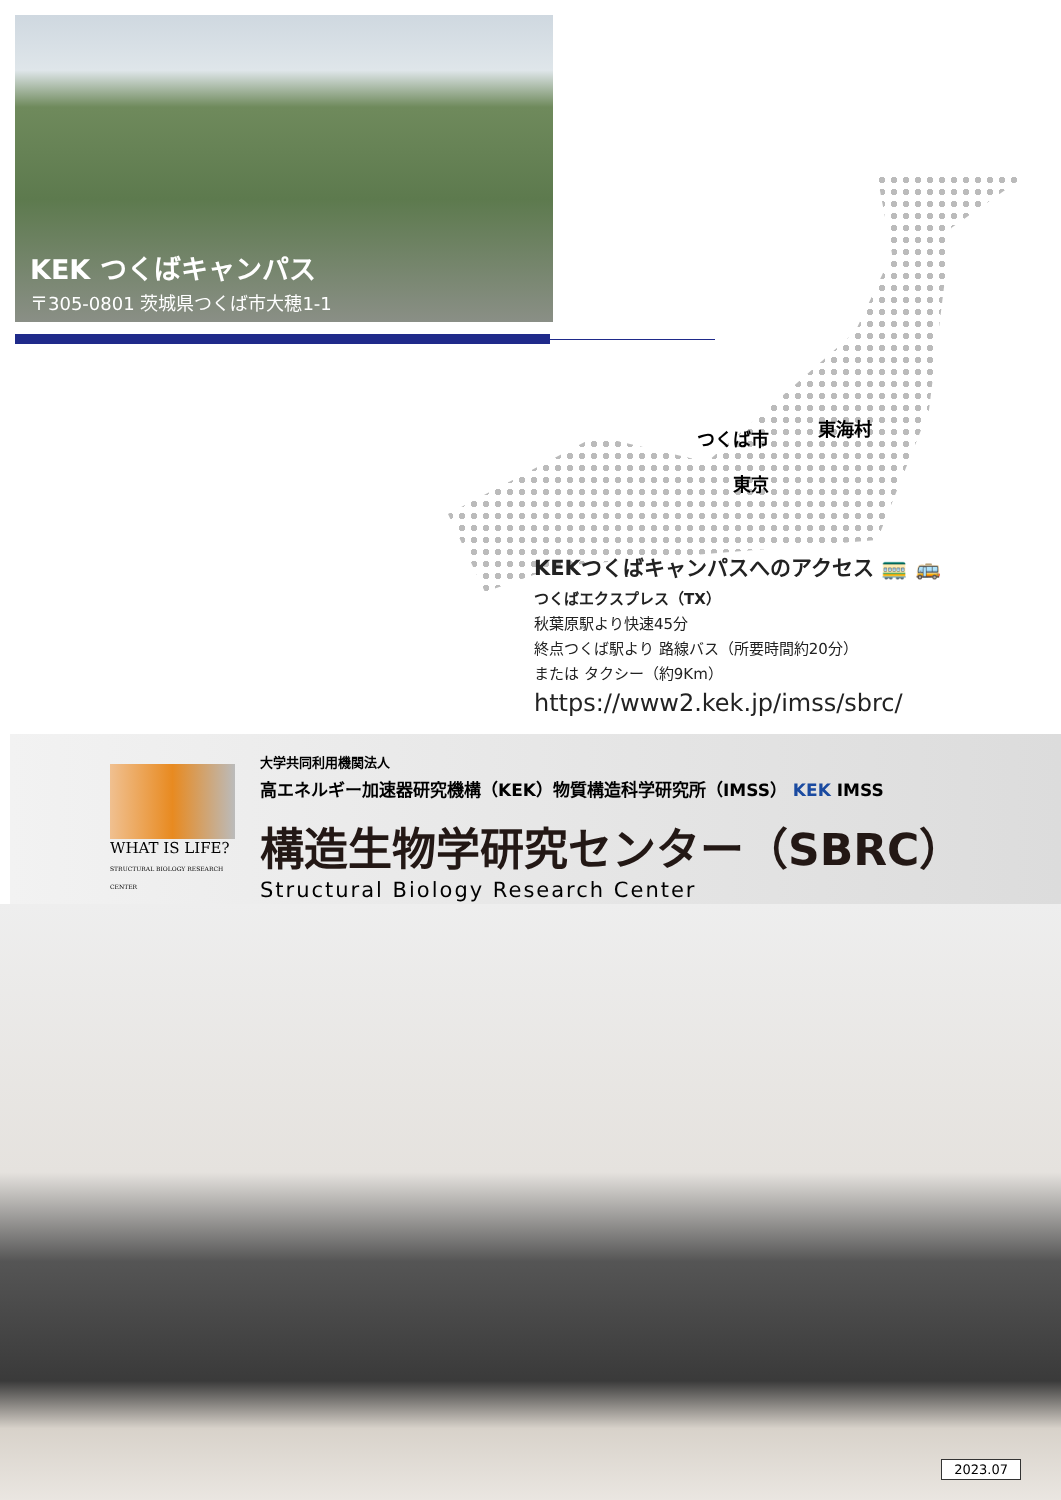KEK つくばキャンパス
〒305-0801 茨城県つくば市大穂1-1
つくば市 東海村
東京
KEKつくばキャンパスへのアクセス 🚃 🚌
つくばエクスプレス（TX）
秋葉原駅より快速45分
終点つくば駅より 路線バス（所要時間約20分）
または タクシー（約9Km）
https://www2.kek.jp/imss/sbrc/
WHAT IS LIFE?
STRUCTURAL BIOLOGY RESEARCH CENTER
大学共同利用機関法人
高エネルギー加速器研究機構（KEK）物質構造科学研究所（IMSS） KEK IMSS
構造生物学研究センター（SBRC）
Structural Biology Research Center
2023.07